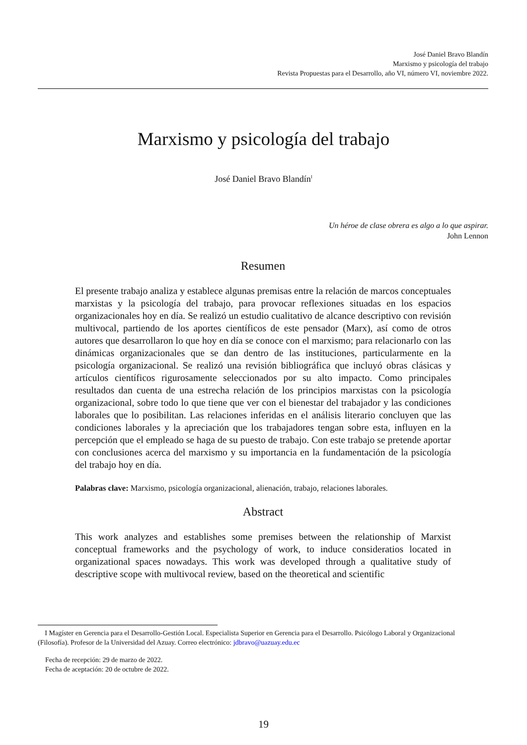José Daniel Bravo Blandín
Marxismo y psicología del trabajo
Revista Propuestas para el Desarrollo, año VI, número VI, noviembre 2022.
Marxismo y psicología del trabajo
José Daniel Bravo Blandín<sup>I</sup>
Un héroe de clase obrera es algo a lo que aspirar.
John Lennon
Resumen
El presente trabajo analiza y establece algunas premisas entre la relación de marcos conceptuales marxistas y la psicología del trabajo, para provocar reflexiones situadas en los espacios organizacionales hoy en día. Se realizó un estudio cualitativo de alcance descriptivo con revisión multivocal, partiendo de los aportes científicos de este pensador (Marx), así como de otros autores que desarrollaron lo que hoy en día se conoce con el marxismo; para relacionarlo con las dinámicas organizacionales que se dan dentro de las instituciones, particularmente en la psicología organizacional. Se realizó una revisión bibliográfica que incluyó obras clásicas y artículos científicos rigurosamente seleccionados por su alto impacto. Como principales resultados dan cuenta de una estrecha relación de los principios marxistas con la psicología organizacional, sobre todo lo que tiene que ver con el bienestar del trabajador y las condiciones laborales que lo posibilitan. Las relaciones inferidas en el análisis literario concluyen que las condiciones laborales y la apreciación que los trabajadores tengan sobre esta, influyen en la percepción que el empleado se haga de su puesto de trabajo. Con este trabajo se pretende aportar con conclusiones acerca del marxismo y su importancia en la fundamentación de la psicología del trabajo hoy en día.
Palabras clave: Marxismo, psicología organizacional, alienación, trabajo, relaciones laborales.
Abstract
This work analyzes and establishes some premises between the relationship of Marxist conceptual frameworks and the psychology of work, to induce consideratios located in organizational spaces nowadays. This work was developed through a qualitative study of descriptive scope with multivocal review, based on the theoretical and scientific
I Magíster en Gerencia para el Desarrollo-Gestión Local. Especialista Superior en Gerencia para el Desarrollo. Psicólogo Laboral y Organizacional (Filosofía). Profesor de la Universidad del Azuay. Correo electrónico: jdbravo@uazuay.edu.ec
Fecha de recepción: 29 de marzo de 2022.
Fecha de aceptación: 20 de octubre de 2022.
19